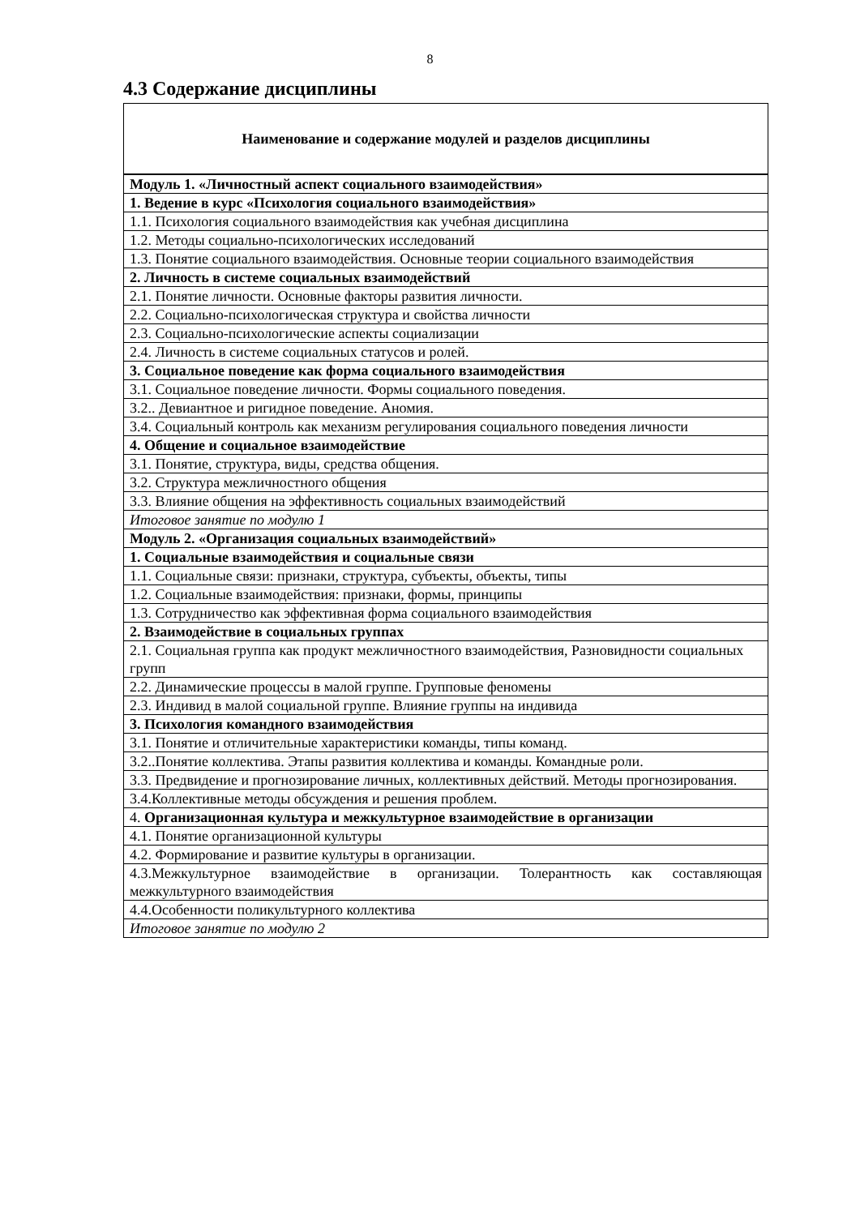8
4.3 Содержание дисциплины
| Наименование и содержание модулей и разделов дисциплины |
| --- |
| Модуль 1. «Личностный аспект социального взаимодействия» |
| 1. Ведение в курс «Психология социального взаимодействия» |
| 1.1. Психология социального взаимодействия как учебная дисциплина |
| 1.2. Методы социально-психологических исследований |
| 1.3. Понятие социального взаимодействия. Основные теории социального взаимодействия |
| 2. Личность в системе социальных взаимодействий |
| 2.1. Понятие личности. Основные факторы развития личности. |
| 2.2. Социально-психологическая структура и свойства личности |
| 2.3. Социально-психологические аспекты социализации |
| 2.4. Личность в системе социальных статусов и ролей. |
| 3. Социальное поведение как форма социального взаимодействия |
| 3.1. Социальное поведение личности. Формы социального поведения. |
| 3.2.. Девиантное и ригидное поведение. Аномия. |
| 3.4. Социальный контроль как механизм регулирования социального поведения личности |
| 4. Общение и социальное взаимодействие |
| 3.1. Понятие, структура, виды, средства общения. |
| 3.2. Структура межличностного общения |
| 3.3. Влияние общения на эффективность социальных взаимодействий |
| Итоговое занятие по модулю 1 |
| Модуль 2. «Организация социальных взаимодействий» |
| 1. Социальные взаимодействия и социальные связи |
| 1.1. Социальные связи: признаки, структура, субъекты, объекты, типы |
| 1.2. Социальные взаимодействия: признаки, формы, принципы |
| 1.3. Сотрудничество как эффективная форма социального взаимодействия |
| 2. Взаимодействие в социальных группах |
| 2.1. Социальная группа как продукт межличностного взаимодействия, Разновидности социальных групп |
| 2.2. Динамические процессы в малой группе. Групповые феномены |
| 2.3. Индивид в малой социальной группе. Влияние группы на индивида |
| 3. Психология командного взаимодействия |
| 3.1. Понятие и отличительные характеристики команды, типы команд. |
| 3.2..Понятие коллектива. Этапы развития коллектива и команды. Командные роли. |
| 3.3. Предвидение и прогнозирование личных, коллективных действий. Методы прогнозирования. |
| 3.4.Коллективные методы обсуждения и решения проблем. |
| 4. Организационная культура и межкультурное взаимодействие в организации |
| 4.1. Понятие организационной культуры |
| 4.2. Формирование и развитие культуры в организации. |
| 4.3.Межкультурное взаимодействие в организации. Толерантность как составляющая межкультурного взаимодействия |
| 4.4.Особенности поликультурного коллектива |
| Итоговое занятие по модулю 2 |